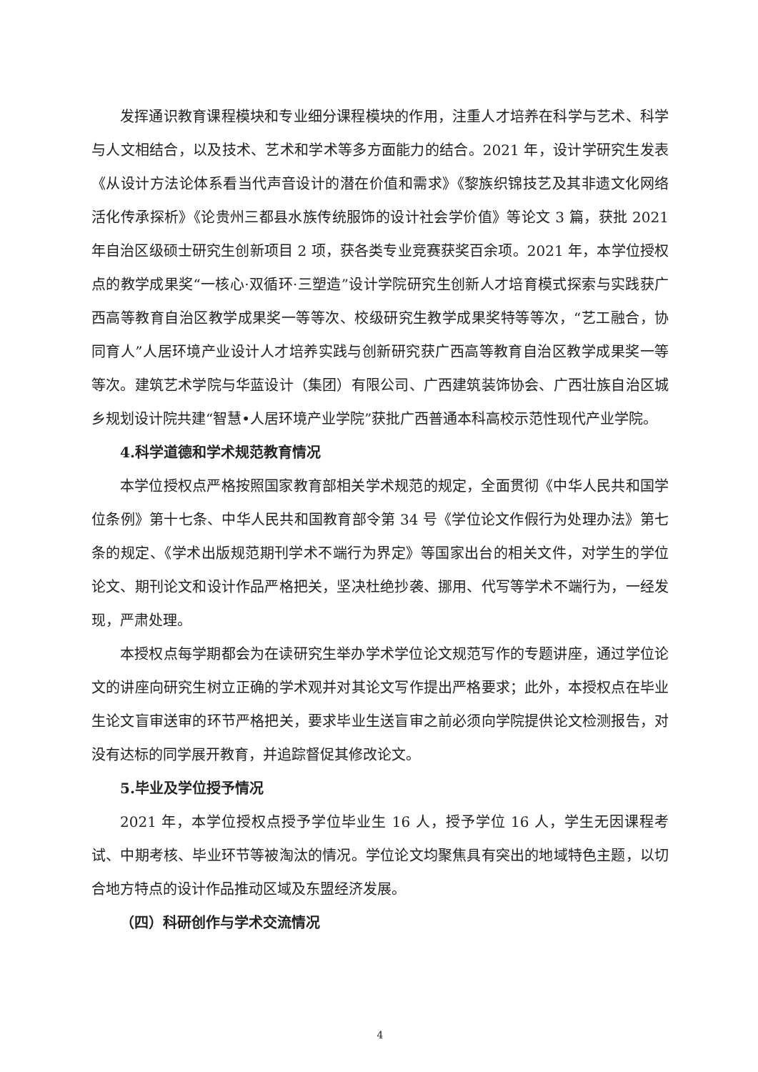发挥通识教育课程模块和专业细分课程模块的作用，注重人才培养在科学与艺术、科学与人文相结合，以及技术、艺术和学术等多方面能力的结合。2021 年，设计学研究生发表《从设计方法论体系看当代声音设计的潜在价值和需求》《黎族织锦技艺及其非遗文化网络活化传承探析》《论贵州三都县水族传统服饰的设计社会学价值》等论文 3 篇，获批 2021 年自治区级硕士研究生创新项目 2 项，获各类专业竞赛获奖百余项。2021 年，本学位授权点的教学成果奖“一核心·双循环·三塑造”设计学院研究生创新人才培育模式探索与实践获广西高等教育自治区教学成果奖一等等次、校级研究生教学成果奖特等等次，“艺工融合，协同育人”人居环境产业设计人才培养实践与创新研究获广西高等教育自治区教学成果奖一等等次。建筑艺术学院与华蓝设计（集团）有限公司、广西建筑装饰协会、广西壮族自治区城乡规划设计院共建“智慧•人居环境产业学院”获批广西普通本科高校示范性现代产业学院。
4.科学道德和学术规范教育情况
本学位授权点严格按照国家教育部相关学术规范的规定，全面贯彻《中华人民共和国学位条例》第十七条、中华人民共和国教育部令第 34 号《学位论文作假行为处理办法》第七条的规定、《学术出版规范期刊学术不端行为界定》等国家出台的相关文件，对学生的学位论文、期刊论文和设计作品严格把关，坚决杜绝抄袭、挪用、代写等学术不端行为，一经发现，严肃处理。
本授权点每学期都会为在读研究生举办学术学位论文规范写作的专题讲座，通过学位论文的讲座向研究生树立正确的学术观并对其论文写作提出严格要求；此外，本授权点在毕业生论文盲审送审的环节严格把关，要求毕业生送盲审之前必须向学院提供论文检测报告，对没有达标的同学展开教育，并追踪督促其修改论文。
5.毕业及学位授予情况
2021 年，本学位授权点授予学位毕业生 16 人，授予学位 16 人，学生无因课程考试、中期考核、毕业环节等被淘汰的情况。学位论文均聚焦具有突出的地域特色主题，以切合地方特点的设计作品推动区域及东盟经济发展。
（四）科研创作与学术交流情况
4